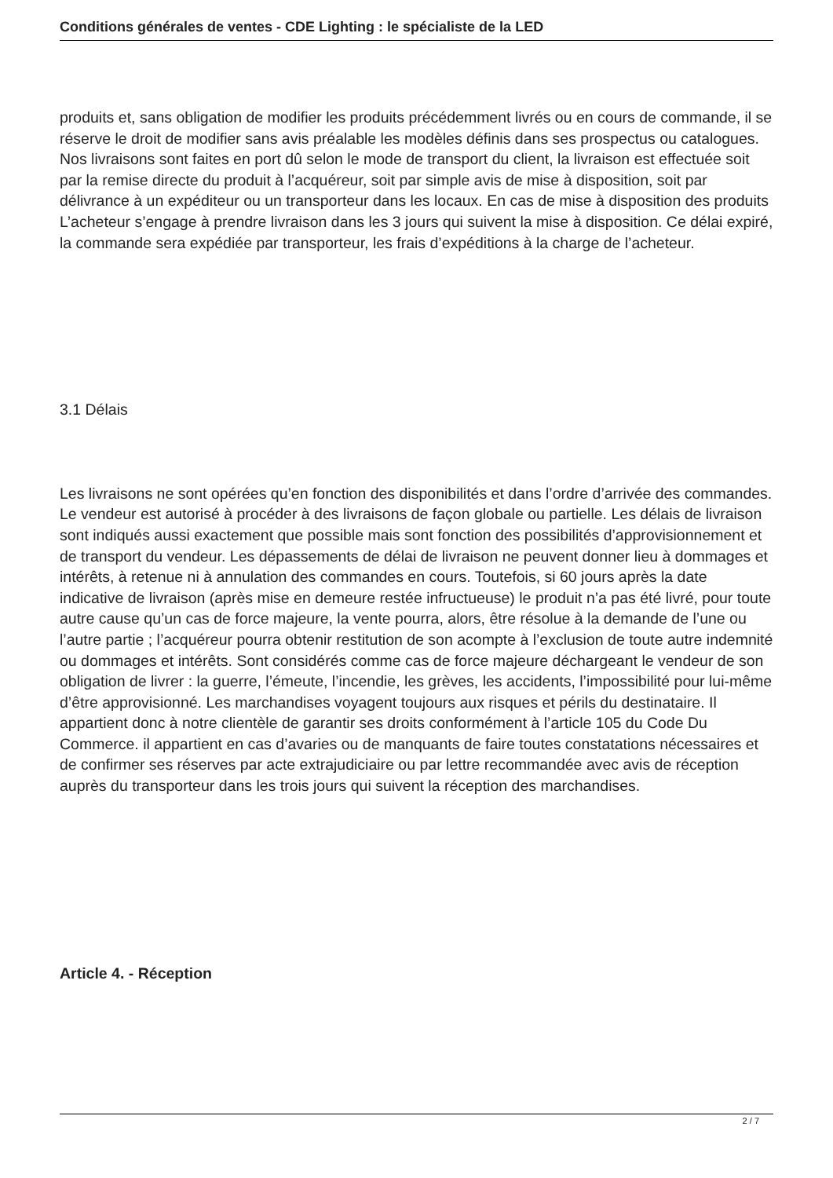Conditions générales de ventes - CDE Lighting : le spécialiste de la LED
produits et, sans obligation de modifier les produits précédemment livrés ou en cours de commande, il se réserve le droit de modifier sans avis préalable les modèles définis dans ses prospectus ou catalogues. Nos livraisons sont faites en port dû selon le mode de transport du client, la livraison est effectuée soit par la remise directe du produit à l’acquéreur, soit par simple avis de mise à disposition, soit par délivrance à un expéditeur ou un transporteur dans les locaux. En cas de mise à disposition des produits L’acheteur s’engage à prendre livraison dans les 3 jours qui suivent la mise à disposition. Ce délai expiré, la commande sera expédiée par transporteur, les frais d’expéditions à la charge de l’acheteur.
3.1 Délais
Les livraisons ne sont opérées qu’en fonction des disponibilités et dans l’ordre d’arrivée des commandes. Le vendeur est autorisé à procéder à des livraisons de façon globale ou partielle. Les délais de livraison sont indiqués aussi exactement que possible mais sont fonction des possibilités d’approvisionnement et de transport du vendeur. Les dépassements de délai de livraison ne peuvent donner lieu à dommages et intérêts, à retenue ni à annulation des commandes en cours. Toutefois, si 60 jours après la date indicative de livraison (après mise en demeure restée infructueuse) le produit n’a pas été livré, pour toute autre cause qu’un cas de force majeure, la vente pourra, alors, être résolue à la demande de l’une ou l’autre partie ; l’acquéreur pourra obtenir restitution de son acompte à l’exclusion de toute autre indemnité ou dommages et intérêts. Sont considérés comme cas de force majeure déchargeant le vendeur de son obligation de livrer : la guerre, l’émeute, l’incendie, les grèves, les accidents, l’impossibilité pour lui-même d’être approvisionné. Les marchandises voyagent toujours aux risques et périls du destinataire. Il appartient donc à notre clientèle de garantir ses droits conformément à l’article 105 du Code Du Commerce. il appartient en cas d’avaries ou de manquants de faire toutes constatations nécessaires et de confirmer ses réserves par acte extrajudiciaire ou par lettre recommandée avec avis de réception auprès du transporteur dans les trois jours qui suivent la réception des marchandises.
Article 4. - Réception
2 / 7